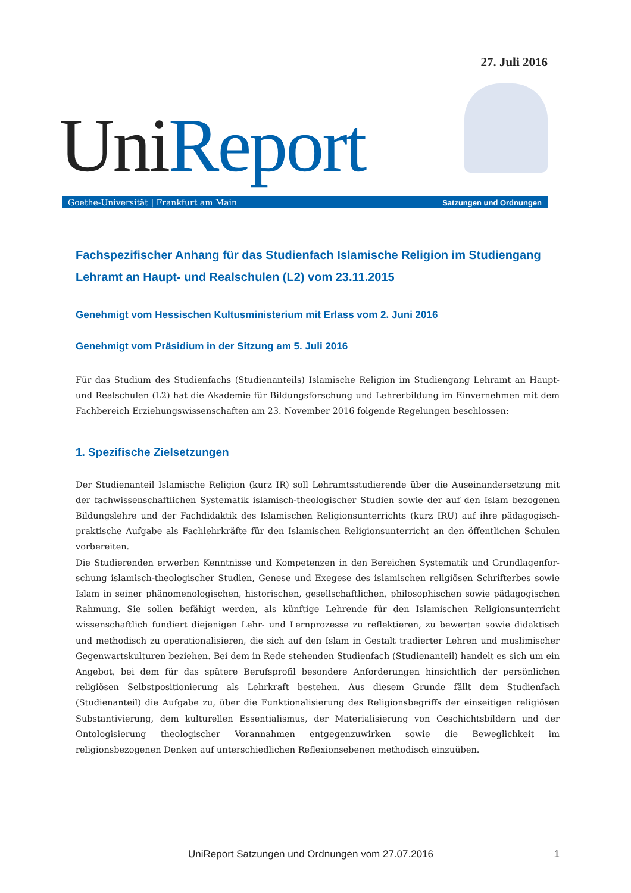27. Juli 2016
UniReport
Goethe-Universität | Frankfurt am Main Satzungen und Ordnungen
Fachspezifischer Anhang für das Studienfach Islamische Religion im Studien­gang Lehramt an Haupt- und Realschulen (L2) vom 23.11.2015
Genehmigt vom Hessischen Kultusministerium mit Erlass vom 2. Juni 2016
Genehmigt vom Präsidium in der Sitzung am 5. Juli 2016
Für das Studium des Studienfachs (Studienanteils) Islamische Religion im Studiengang Lehramt an Haupt- und Realschulen (L2) hat die Akademie für Bildungsforschung und Lehrerbildung im Einvernehmen mit dem Fach­bereich Erziehungswissenschaften am 23. November 2016 folgende Regelungen beschlossen:
1. Spezifische Zielsetzungen
Der Studienanteil Islamische Religion (kurz IR) soll Lehramtsstudierende über die Auseinandersetzung mit der fachwissenschaftlichen Systematik islamisch-theologischer Studien sowie der auf den Islam bezogenen Bildungs­lehre und der Fachdidaktik des Islamischen Religionsunterrichts (kurz IRU) auf ihre pädagogisch-praktische Aufgabe als Fachlehrkräfte für den Islamischen Religionsunterricht an den öffentlichen Schulen vorbereiten.
Die Studierenden erwerben Kenntnisse und Kompetenzen in den Bereichen Systematik und Grundlagenfor­schung islamisch-theologischer Studien, Genese und Exegese des islamischen religiösen Schrifterbes sowie Islam in seiner phänomenologischen, historischen, gesellschaftlichen, philosophischen sowie pädagogischen Rahmung. Sie sollen befähigt werden, als künftige Lehrende für den Islamischen Religionsunterricht wissenschaftlich fun­diert diejenigen Lehr- und Lernprozesse zu reflektieren, zu bewerten sowie didaktisch und methodisch zu opera­tionalisieren, die sich auf den Islam in Gestalt tradierter Lehren und muslimischer Gegenwartskulturen beziehen. Bei dem in Rede stehenden Studienfach (Studienanteil) handelt es sich um ein Angebot, bei dem für das spätere Berufsprofil besondere Anforderungen hinsichtlich der persönlichen religiösen Selbstpositionierung als Lehrkraft bestehen. Aus diesem Grunde fällt dem Studienfach (Studienanteil) die Aufgabe zu, über die Funktionalisierung des Religionsbegriffs der einseitigen religiösen Substantivierung, dem kulturellen Essentialismus, der Materialisierung von Geschichtsbildern und der Ontologisierung theologischer Vorannahmen entgegenzuwirken sowie die Beweglichkeit im religionsbezogenen Denken auf unterschiedlichen Reflexionsebenen methodisch einzuüben.
UniReport Satzungen und Ordnungen vom 27.07.2016 1